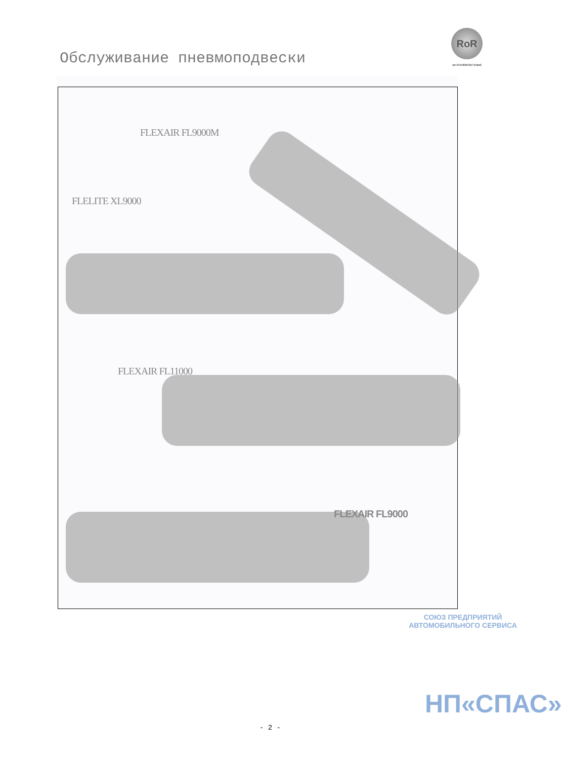RoR
an ArvinMeritor brand
Обслуживание пневмоподвески
FLEXAIR FL9000M
FLELITE XL9000
FLEXAIR FL11000
FLEXAIR FL9000
СОЮЗ ПРЕДПРИЯТИЙ АВТОМОБИЛЬНОГО СЕРВИСА
НП«СПАС»
- 2 -